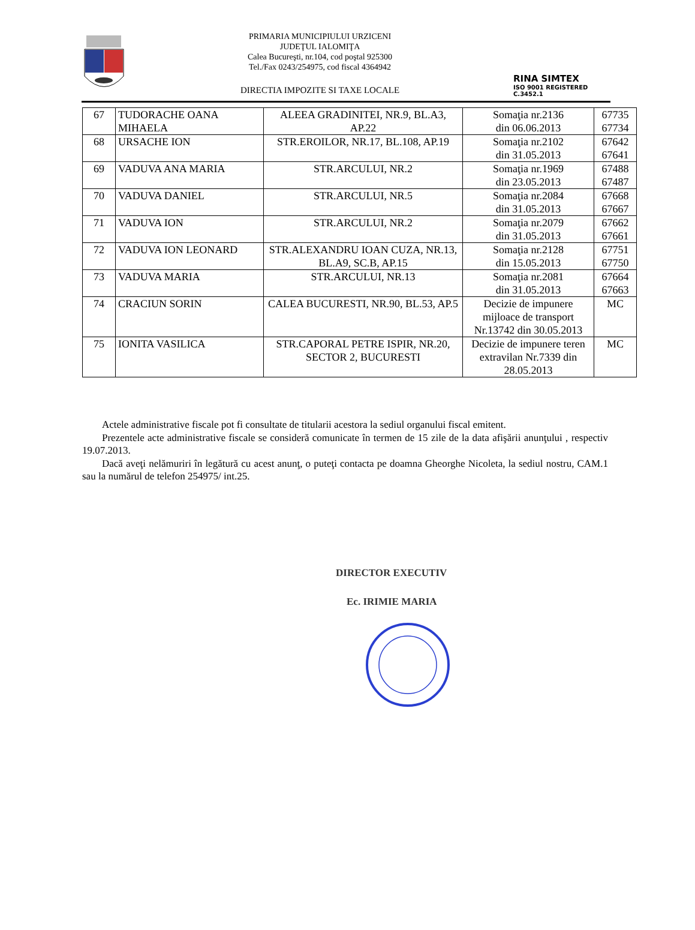PRIMARIA MUNICIPIULUI URZICENI
JUDEŢUL IALOMIŢA
Calea Bucureşti, nr.104, cod poştal 925300
Tel./Fax 0243/254975, cod fiscal 4364942
DIRECTIA IMPOZITE SI TAXE LOCALE
RINA SIMTEX
ISO 9001 REGISTERED C.3452.1
| 67 | TUDORACHE OANA MIHAELA | ALEEA GRADINITEI, NR.9, BL.A3, AP.22 | Somaţia nr.2136 din 06.06.2013 | 67735 67734 |
| 68 | URSACHE ION | STR.EROILOR, NR.17, BL.108, AP.19 | Somaţia nr.2102 din 31.05.2013 | 67642 67641 |
| 69 | VADUVA ANA MARIA | STR.ARCULUI, NR.2 | Somaţia nr.1969 din 23.05.2013 | 67488 67487 |
| 70 | VADUVA DANIEL | STR.ARCULUI, NR.5 | Somaţia nr.2084 din 31.05.2013 | 67668 67667 |
| 71 | VADUVA ION | STR.ARCULUI, NR.2 | Somaţia nr.2079 din 31.05.2013 | 67662 67661 |
| 72 | VADUVA ION LEONARD | STR.ALEXANDRU IOAN CUZA, NR.13, BL.A9, SC.B, AP.15 | Somaţia nr.2128 din 15.05.2013 | 67751 67750 |
| 73 | VADUVA MARIA | STR.ARCULUI, NR.13 | Somaţia nr.2081 din 31.05.2013 | 67664 67663 |
| 74 | CRACIUN SORIN | CALEA BUCURESTI, NR.90, BL.53, AP.5 | Decizie de impunere mijloace de transport Nr.13742 din 30.05.2013 | MC |
| 75 | IONITA VASILICA | STR.CAPORAL PETRE ISPIR, NR.20, SECTOR 2, BUCURESTI | Decizie de impunere teren extravilan Nr.7339 din 28.05.2013 | MC |
Actele administrative fiscale pot fi consultate de titularii acestora la sediul organului fiscal emitent.
Prezentele acte administrative fiscale se consideră comunicate în termen de 15 zile de la data afişării anunţului , respectiv 19.07.2013.
Dacă aveţi nelămuriri în legătură cu acest anunţ, o puteţi contacta pe doamna Gheorghe Nicoleta, la sediul nostru, CAM.1 sau la numărul de telefon 254975/ int.25.
DIRECTOR EXECUTIV
Ec. IRIMIE MARIA